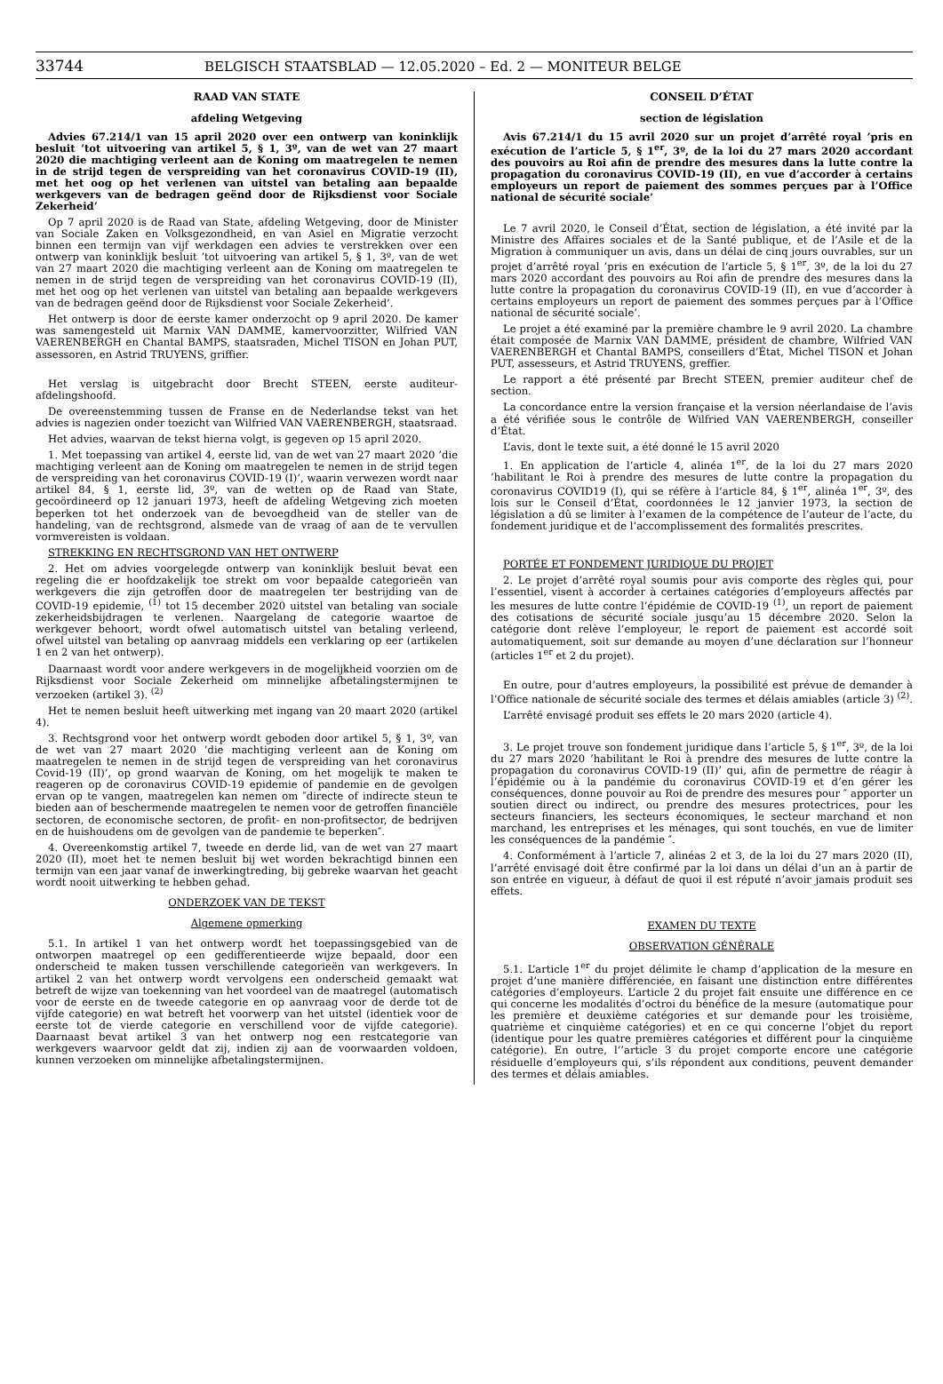33744 BELGISCH STAATSBLAD — 12.05.2020 – Ed. 2 — MONITEUR BELGE
RAAD VAN STATE
afdeling Wetgeving
Advies 67.214/1 van 15 april 2020 over een ontwerp van koninklijk besluit ’tot uitvoering van artikel 5, § 1, 3º, van de wet van 27 maart 2020 die machtiging verleent aan de Koning om maatregelen te nemen in de strijd tegen de verspreiding van het coronavirus COVID-19 (II), met het oog op het verlenen van uitstel van betaling aan bepaalde werkgevers van de bedragen geënd door de Rijksdienst voor Sociale Zekerheid’
Op 7 april 2020 is de Raad van State, afdeling Wetgeving, door de Minister van Sociale Zaken en Volksgezondheid, en van Asiel en Migratie verzocht binnen een termijn van vijf werkdagen een advies te verstrekken over een ontwerp van koninklijk besluit ’tot uitvoering van artikel 5, § 1, 3º, van de wet van 27 maart 2020 die machtiging verleent aan de Koning om maatregelen te nemen in de strijd tegen de verspreiding van het coronavirus COVID-19 (II), met het oog op het verlenen van uitstel van betaling aan bepaalde werkgevers van de bedragen geënd door de Rijksdienst voor Sociale Zekerheid’.
Het ontwerp is door de eerste kamer onderzocht op 9 april 2020. De kamer was samengesteld uit Marnix VAN DAMME, kamervoorzitter, Wilfried VAN VAERENBERGH en Chantal BAMPS, staatsraden, Michel TISON en Johan PUT, assessoren, en Astrid TRUYENS, griffier.
Het verslag is uitgebracht door Brecht STEEN, eerste auditeur-afdelingshoofd.
De overeenstemming tussen de Franse en de Nederlandse tekst van het advies is nagezien onder toezicht van Wilfried VAN VAERENBERGH, staatsraad.
Het advies, waarvan de tekst hierna volgt, is gegeven op 15 april 2020.
1. Met toepassing van artikel 4, eerste lid, van de wet van 27 maart 2020 ’die machtiging verleent aan de Koning om maatregelen te nemen in de strijd tegen de verspreiding van het coronavirus COVID-19 (I)’, waarin verwezen wordt naar artikel 84, § 1, eerste lid, 3º, van de wetten op de Raad van State, gecoördineerd op 12 januari 1973, heeft de afdeling Wetgeving zich moeten beperken tot het onderzoek van de bevoegdheid van de steller van de handeling, van de rechtsgrond, alsmede van de vraag of aan de te vervullen vormvereisten is voldaan.
STREKKING EN RECHTSGROND VAN HET ONTWERP
2. Het om advies voorgelegde ontwerp van koninklijk besluit bevat een regeling die er hoofdzakelijk toe strekt om voor bepaalde categorieën van werkgevers die zijn getroffen door de maatregelen ter bestrijding van de COVID-19 epidemie, <sup>(1)</sup> tot 15 december 2020 uitstel van betaling van sociale zekerheidsbijdragen te verlenen. Naargelang de categorie waartoe de werkgever behoort, wordt ofwel automatisch uitstel van betaling verleend, ofwel uitstel van betaling op aanvraag middels een verklaring op eer (artikelen 1 en 2 van het ontwerp).
Daarnaast wordt voor andere werkgevers in de mogelijkheid voorzien om de Rijksdienst voor Sociale Zekerheid om minnelijke afbetalingstermijnen te verzoeken (artikel 3). <sup>(2)</sup>
Het te nemen besluit heeft uitwerking met ingang van 20 maart 2020 (artikel 4).
3. Rechtsgrond voor het ontwerp wordt geboden door artikel 5, § 1, 3º, van de wet van 27 maart 2020 ’die machtiging verleent aan de Koning om maatregelen te nemen in de strijd tegen de verspreiding van het coronavirus Covid-19 (II)’, op grond waarvan de Koning, om het mogelijk te maken te reageren op de coronavirus COVID-19 epidemie of pandemie en de gevolgen ervan op te vangen, maatregelen kan nemen om ″directe of indirecte steun te bieden aan of beschermende maatregelen te nemen voor de getroffen financiële sectoren, de economische sectoren, de profit- en non-profitsector, de bedrijven en de huishoudens om de gevolgen van de pandemie te beperken″.
4. Overeenkomstig artikel 7, tweede en derde lid, van de wet van 27 maart 2020 (II), moet het te nemen besluit bij wet worden bekrachtigd binnen een termijn van een jaar vanaf de inwerkingtreding, bij gebreke waarvan het geacht wordt nooit uitwerking te hebben gehad.
ONDERZOEK VAN DE TEKST
Algemene opmerking
5.1. In artikel 1 van het ontwerp wordt het toepassingsgebied van de ontworpen maatregel op een gedifferentieerde wijze bepaald, door een onderscheid te maken tussen verschillende categorieën van werkgevers. In artikel 2 van het ontwerp wordt vervolgens een onderscheid gemaakt wat betreft de wijze van toekenning van het voordeel van de maatregel (automatisch voor de eerste en de tweede categorie en op aanvraag voor de derde tot de vijfde categorie) en wat betreft het voorwerp van het uitstel (identiek voor de eerste tot de vierde categorie en verschillend voor de vijfde categorie). Daarnaast bevat artikel 3 van het ontwerp nog een restcategorie van werkgevers waarvoor geldt dat zij, indien zij aan de voorwaarden voldoen, kunnen verzoeken om minnelijke afbetalingstermijnen.
CONSEIL D’ÉTAT
section de législation
Avis 67.214/1 du 15 avril 2020 sur un projet d’arrêté royal ’pris en exécution de l’article 5, § 1<sup>er</sup>, 3º, de la loi du 27 mars 2020 accordant des pouvoirs au Roi afin de prendre des mesures dans la lutte contre la propagation du coronavirus COVID-19 (II), en vue d’accorder à certains employeurs un report de paiement des sommes perçues par à l’Office national de sécurité sociale’
Le 7 avril 2020, le Conseil d’État, section de législation, a été invité par la Ministre des Affaires sociales et de la Santé publique, et de l’Asile et de la Migration à communiquer un avis, dans un délai de cinq jours ouvrables, sur un projet d’arrêté royal ’pris en exécution de l’article 5, § 1<sup>er</sup>, 3º, de la loi du 27 mars 2020 accordant des pouvoirs au Roi afin de prendre des mesures dans la lutte contre la propagation du coronavirus COVID-19 (II), en vue d’accorder à certains employeurs un report de paiement des sommes perçues par à l’Office national de sécurité sociale’.
Le projet a été examiné par la première chambre le 9 avril 2020. La chambre était composée de Marnix VAN DAMME, président de chambre, Wilfried VAN VAERENBERGH et Chantal BAMPS, conseillers d’État, Michel TISON et Johan PUT, assesseurs, et Astrid TRUYENS, greffier.
Le rapport a été présenté par Brecht STEEN, premier auditeur chef de section.
La concordance entre la version française et la version néerlandaise de l’avis a été vérifiée sous le contrôle de Wilfried VAN VAERENBERGH, conseiller d’État.
L’avis, dont le texte suit, a été donné le 15 avril 2020
1. En application de l’article 4, alinéa 1<sup>er</sup>, de la loi du 27 mars 2020 ’habilitant le Roi à prendre des mesures de lutte contre la propagation du coronavirus COVID19 (I), qui se réfère à l’article 84, § 1<sup>er</sup>, alinéa 1<sup>er</sup>, 3º, des lois sur le Conseil d’État, coordonnées le 12 janvier 1973, la section de législation a dû se limiter à l’examen de la compétence de l’auteur de l’acte, du fondement juridique et de l’accomplissement des formalités prescrites.
PORTÉE ET FONDEMENT JURIDIQUE DU PROJET
2. Le projet d’arrêté royal soumis pour avis comporte des règles qui, pour l’essentiel, visent à accorder à certaines catégories d’employeurs affectés par les mesures de lutte contre l’épidémie de COVID-19 <sup>(1)</sup>, un report de paiement des cotisations de sécurité sociale jusqu’au 15 décembre 2020. Selon la catégorie dont relève l’employeur, le report de paiement est accordé soit automatiquement, soit sur demande au moyen d’une déclaration sur l’honneur (articles 1<sup>er</sup> et 2 du projet).
En outre, pour d’autres employeurs, la possibilité est prévue de demander à l’Office nationale de sécurité sociale des termes et délais amiables (article 3) <sup>(2)</sup>.
L’arrêté envisagé produit ses effets le 20 mars 2020 (article 4).
3. Le projet trouve son fondement juridique dans l’article 5, § 1<sup>er</sup>, 3º, de la loi du 27 mars 2020 ’habilitant le Roi à prendre des mesures de lutte contre la propagation du coronavirus COVID-19 (II)’ qui, afin de permettre de réagir à l’épidémie ou à la pandémie du coronavirus COVID-19 et d’en gérer les conséquences, donne pouvoir au Roi de prendre des mesures pour ″ apporter un soutien direct ou indirect, ou prendre des mesures protectrices, pour les secteurs financiers, les secteurs économiques, le secteur marchand et non marchand, les entreprises et les ménages, qui sont touchés, en vue de limiter les conséquences de la pandémie ″.
4. Conformément à l’article 7, alinéas 2 et 3, de la loi du 27 mars 2020 (II), l’arrêté envisagé doit être confirmé par la loi dans un délai d’un an à partir de son entrée en vigueur, à défaut de quoi il est réputé n’avoir jamais produit ses effets.
EXAMEN DU TEXTE
OBSERVATION GÉNÉRALE
5.1. L’article 1<sup>er</sup> du projet délimite le champ d’application de la mesure en projet d’une manière différenciée, en faisant une distinction entre différentes catégories d’employeurs. L’article 2 du projet fait ensuite une différence en ce qui concerne les modalités d’octroi du bénéfice de la mesure (automatique pour les première et deuxième catégories et sur demande pour les troisième, quatrième et cinquième catégories) et en ce qui concerne l’objet du report (identique pour les quatre premières catégories et différent pour la cinquième catégorie). En outre, l’’article 3 du projet comporte encore une catégorie résiduelle d’employeurs qui, s’ils répondent aux conditions, peuvent demander des termes et délais amiables.